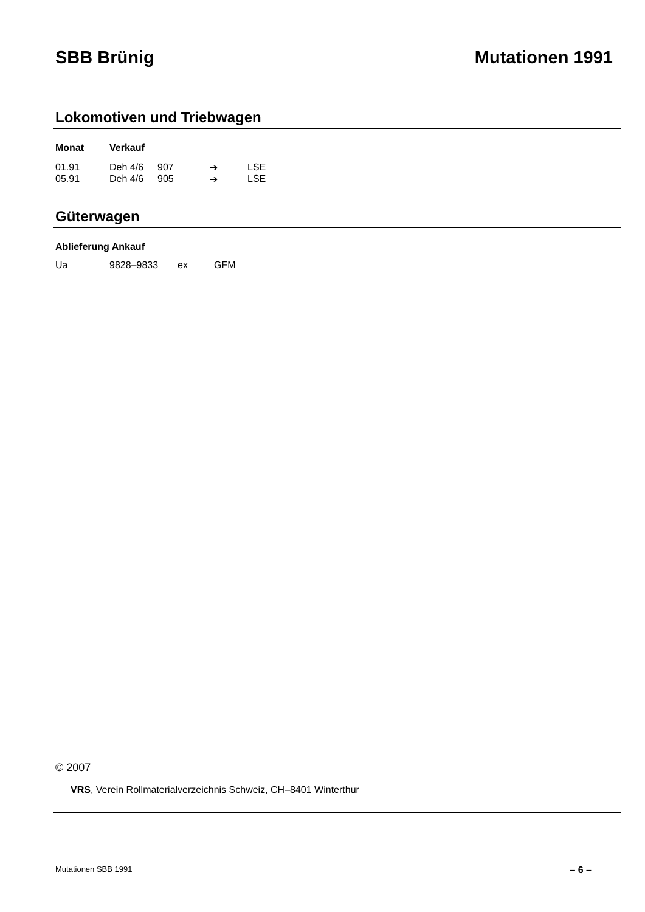SBB Brünig Mutationen 1991
Lokomotiven und Triebwagen
| Monat | Verkauf | | | |
| --- | --- | --- | --- | --- |
| 01.91 | Deh 4/6 | 907 | ➔ | LSE |
| 05.91 | Deh 4/6 | 905 | ➔ | LSE |
Güterwagen
| Ablieferung Ankauf | | | |
| --- | --- | --- | --- |
| Ua | 9828–9833 | ex | GFM |
© 2007
VRS, Verein Rollmaterialverzeichnis Schweiz, CH–8401 Winterthur
Mutationen SBB 1991 – 6 –